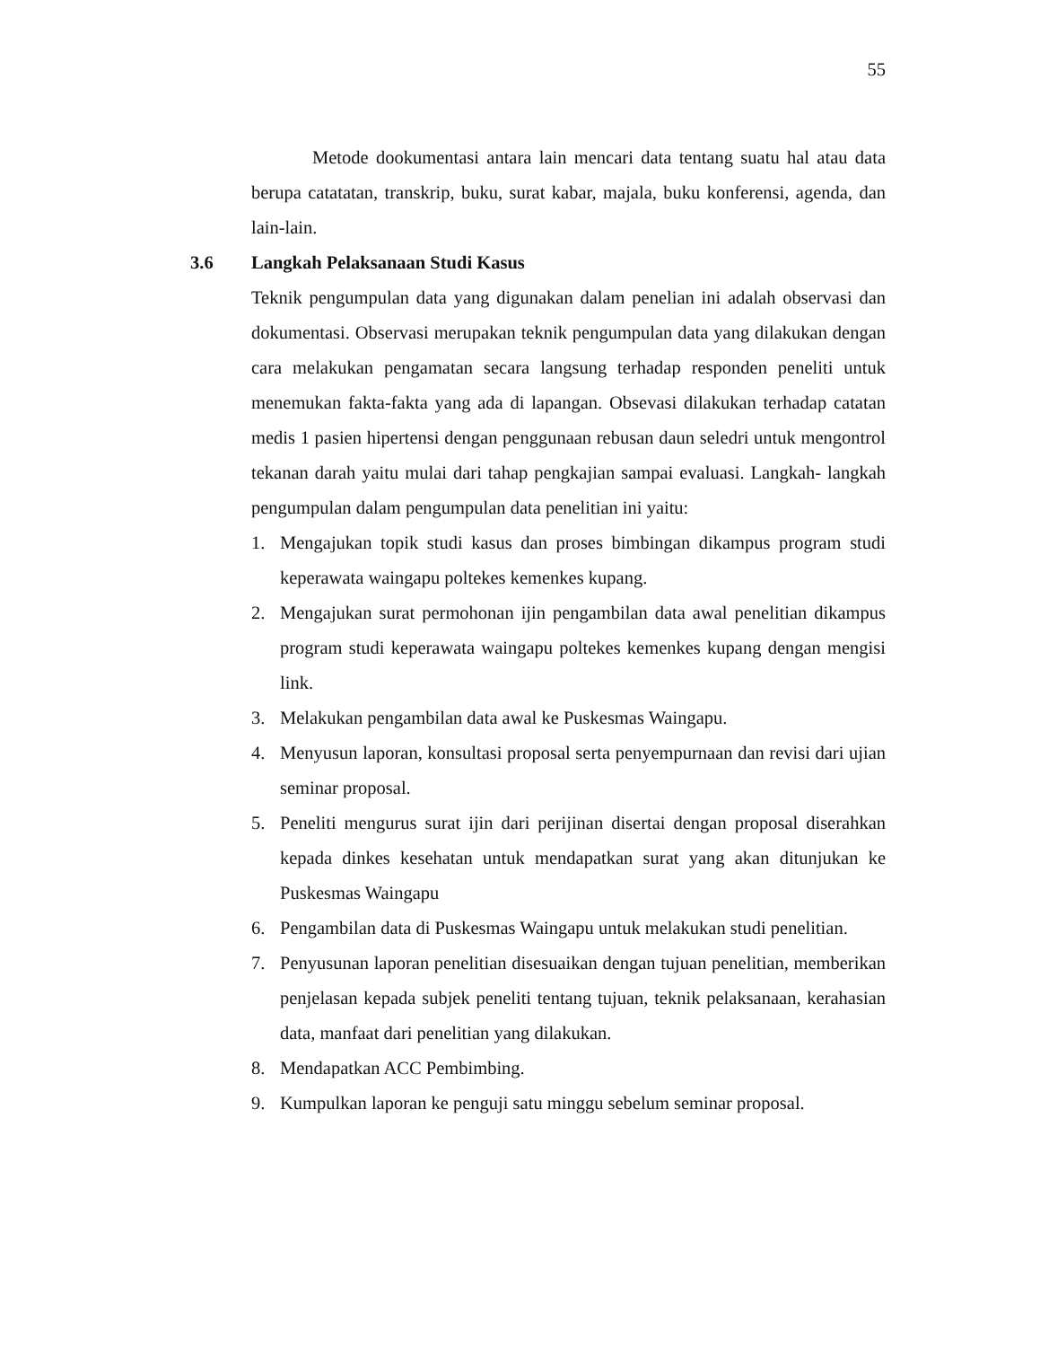55
Metode dookumentasi antara lain mencari data tentang suatu hal atau data berupa catatatan, transkrip, buku, surat kabar, majala, buku konferensi, agenda, dan lain-lain.
3.6 Langkah Pelaksanaan Studi Kasus
Teknik pengumpulan data yang digunakan dalam penelian ini adalah observasi dan dokumentasi. Observasi merupakan teknik pengumpulan data yang dilakukan dengan cara melakukan pengamatan secara langsung terhadap responden peneliti untuk menemukan fakta-fakta yang ada di lapangan. Obsevasi dilakukan terhadap catatan medis 1 pasien hipertensi dengan penggunaan rebusan daun seledri untuk mengontrol tekanan darah yaitu mulai dari tahap pengkajian sampai evaluasi. Langkah- langkah pengumpulan dalam pengumpulan data penelitian ini yaitu:
1. Mengajukan topik studi kasus dan proses bimbingan dikampus program studi keperawata waingapu poltekes kemenkes kupang.
2. Mengajukan surat permohonan ijin pengambilan data awal penelitian dikampus program studi keperawata waingapu poltekes kemenkes kupang dengan mengisi link.
3. Melakukan pengambilan data awal ke Puskesmas Waingapu.
4. Menyusun laporan, konsultasi proposal serta penyempurnaan dan revisi dari ujian seminar proposal.
5. Peneliti mengurus surat ijin dari perijinan disertai dengan proposal diserahkan kepada dinkes kesehatan untuk mendapatkan surat yang akan ditunjukan ke Puskesmas Waingapu
6. Pengambilan data di Puskesmas Waingapu untuk melakukan studi penelitian.
7. Penyusunan laporan penelitian disesuaikan dengan tujuan penelitian, memberikan penjelasan kepada subjek peneliti tentang tujuan, teknik pelaksanaan, kerahasian data, manfaat dari penelitian yang dilakukan.
8. Mendapatkan ACC Pembimbing.
9. Kumpulkan laporan ke penguji satu minggu sebelum seminar proposal.